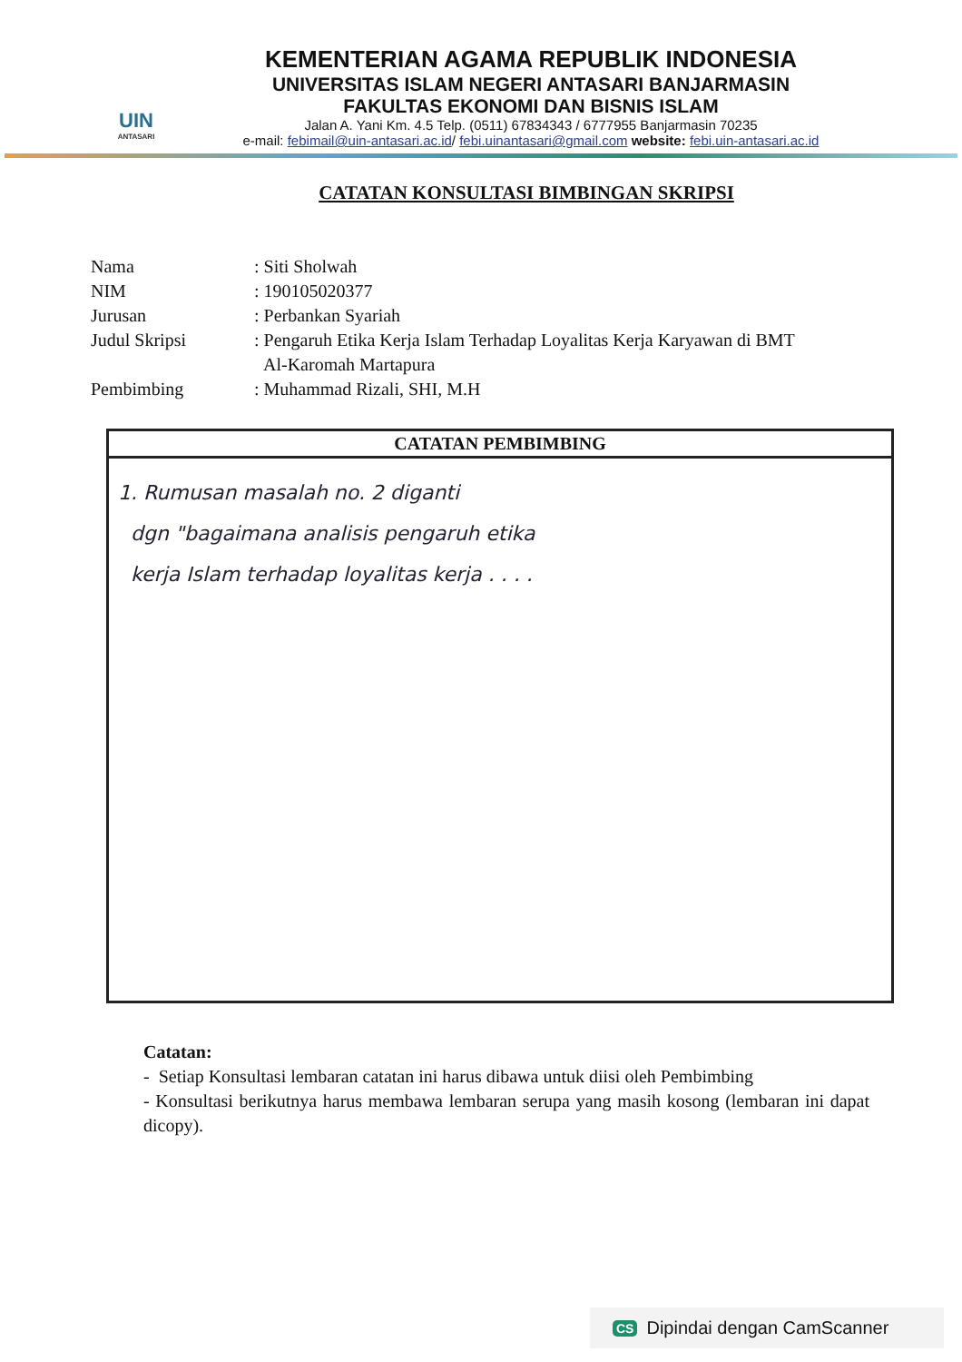UIN
ANTASARI
KEMENTERIAN AGAMA REPUBLIK INDONESIA
UNIVERSITAS ISLAM NEGERI ANTASARI BANJARMASIN
FAKULTAS EKONOMI DAN BISNIS ISLAM
Jalan A. Yani Km. 4.5 Telp. (0511) 67834343 / 6777955 Banjarmasin 70235
e-mail: febimail@uin-antasari.ac.id/ febi.uinantasari@gmail.com website: febi.uin-antasari.ac.id
CATATAN KONSULTASI BIMBINGAN SKRIPSI
Nama: Siti Sholwah
NIM: 190105020377
Jurusan: Perbankan Syariah
Judul Skripsi: Pengaruh Etika Kerja Islam Terhadap Loyalitas Kerja Karyawan di BMT
Al-Karomah Martapura
Pembimbing: Muhammad Rizali, SHI, M.H
CATATAN PEMBIMBING
1. Rumusan masalah no. 2 diganti
dgn "bagaimana analisis pengaruh etika
kerja Islam terhadap loyalitas kerja . . . .
Catatan:
- Setiap Konsultasi lembaran catatan ini harus dibawa untuk diisi oleh Pembimbing
- Konsultasi berikutnya harus membawa lembaran serupa yang masih kosong (lembaran ini dapat dicopy).
CS Dipindai dengan CamScanner